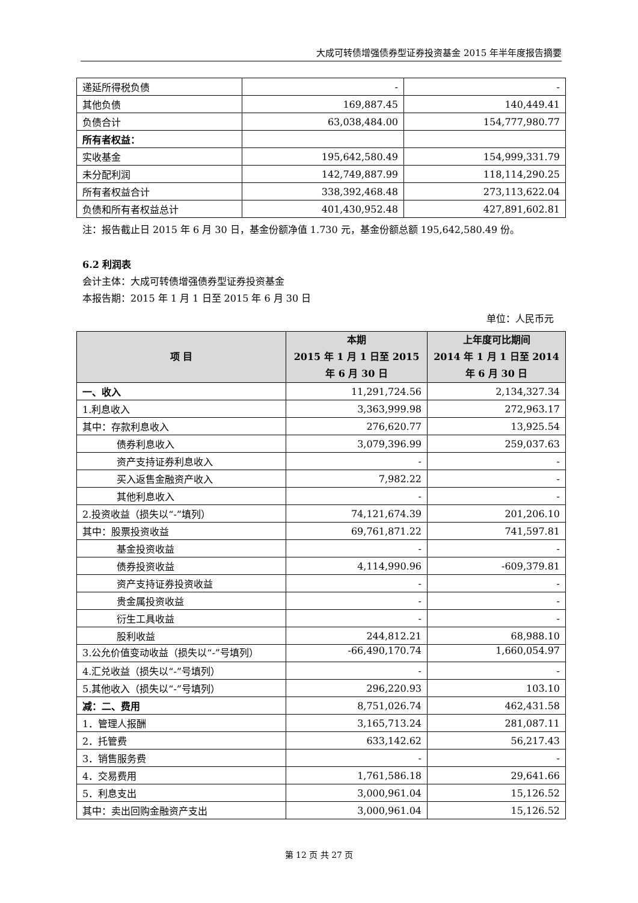大成可转债增强债券型证券投资基金 2015 年半年度报告摘要
| 递延所得税负债 | - | - |
| 其他负债 | 169,887.45 | 140,449.41 |
| 负债合计 | 63,038,484.00 | 154,777,980.77 |
| 所有者权益： | | |
| 实收基金 | 195,642,580.49 | 154,999,331.79 |
| 未分配利润 | 142,749,887.99 | 118,114,290.25 |
| 所有者权益合计 | 338,392,468.48 | 273,113,622.04 |
| 负债和所有者权益总计 | 401,430,952.48 | 427,891,602.81 |
注：报告截止日 2015 年 6 月 30 日，基金份额净值 1.730 元，基金份额总额 195,642,580.49 份。
6.2 利润表
会计主体：大成可转债增强债券型证券投资基金
本报告期：2015 年 1 月 1 日至 2015 年 6 月 30 日
单位：人民币元
| 项 目 | 本期 2015 年 1 月 1 日至 2015 年 6 月 30 日 | 上年度可比期间 2014 年 1 月 1 日至 2014 年 6 月 30 日 |
| --- | --- | --- |
| 一、收入 | 11,291,724.56 | 2,134,327.34 |
| 1.利息收入 | 3,363,999.98 | 272,963.17 |
| 其中：存款利息收入 | 276,620.77 | 13,925.54 |
| 债券利息收入 | 3,079,396.99 | 259,037.63 |
| 资产支持证券利息收入 | - | - |
| 买入返售金融资产收入 | 7,982.22 | - |
| 其他利息收入 | - | - |
| 2.投资收益（损失以“-”填列） | 74,121,674.39 | 201,206.10 |
| 其中：股票投资收益 | 69,761,871.22 | 741,597.81 |
| 基金投资收益 | - | - |
| 债券投资收益 | 4,114,990.96 | -609,379.81 |
| 资产支持证券投资收益 | - | - |
| 贵金属投资收益 | - | - |
| 衍生工具收益 | - | - |
| 股利收益 | 244,812.21 | 68,988.10 |
| 3.公允价值变动收益（损失以“-”号填列） | -66,490,170.74 | 1,660,054.97 |
| 4.汇兑收益（损失以“-”号填列） | - | - |
| 5.其他收入（损失以“-”号填列） | 296,220.93 | 103.10 |
| 减：二、费用 | 8,751,026.74 | 462,431.58 |
| 1．管理人报酬 | 3,165,713.24 | 281,087.11 |
| 2．托管费 | 633,142.62 | 56,217.43 |
| 3．销售服务费 | - | - |
| 4．交易费用 | 1,761,586.18 | 29,641.66 |
| 5．利息支出 | 3,000,961.04 | 15,126.52 |
| 其中：卖出回购金融资产支出 | 3,000,961.04 | 15,126.52 |
第 12 页 共 27 页